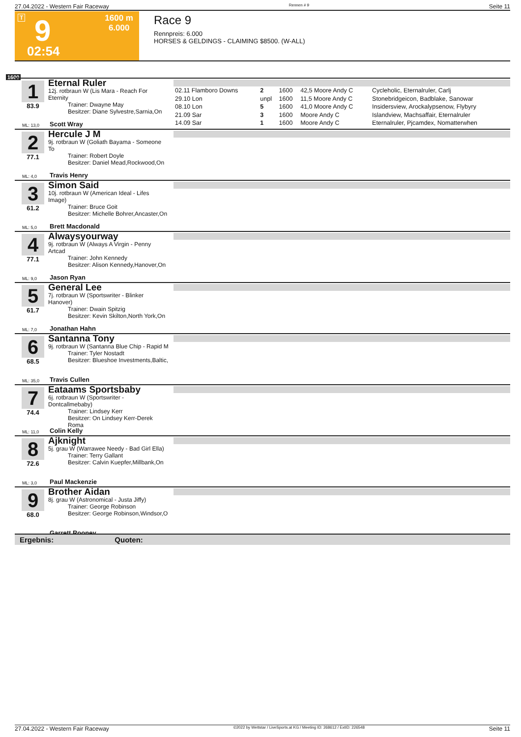27.04.2022 - Western Fair Raceway Rennen # 9 Seite 11
T 9
1600 m
6.000
02:54
Race 9
Rennpreis: 6.000
HORSES & GELDINGS - CLAIMING $8500. (W-ALL)
1600
1
83.9
ML: 13,0
Eternal Ruler
12j. rotbraun W (Lis Mara - Reach For Eternity
Trainer: Dwayne May
Besitzer: Diane Sylvestre,Sarnia,On
Scott Wray
| 02.11 Flamboro Downs | 2 | 1600 | 42,5 Moore Andy C | Cycleholic, Eternalruler, Carlj |
| 29.10 Lon | unpl | 1600 | 11,5 Moore Andy C | Stonebridgeicon, Badblake, Sanowar |
| 08.10 Lon | 5 | 1600 | 41,0 Moore Andy C | Insidersview, Arockalypsenow, Flybyry |
| 21.09 Sar | 3 | 1600 | Moore Andy C | Islandview, Machsaffair, Eternalruler |
| 14.09 Sar | 1 | 1600 | Moore Andy C | Eternalruler, Pjcamdex, Nomatterwhen |
2
77.1
ML: 4,0
Hercule J M
9j. rotbraun W (Goliath Bayama - Someone To
Trainer: Robert Doyle
Besitzer: Daniel Mead,Rockwood,On
Travis Henry
3
61.2
ML: 5,0
Simon Said
10j. rotbraun W (American Ideal - Lifes Image)
Trainer: Bruce Goit
Besitzer: Michelle Bohrer,Ancaster,On
Brett Macdonald
4
77.1
ML: 9,0
Alwaysyourway
9j. rotbraun W (Always A Virgin - Penny Artcad
Trainer: John Kennedy
Besitzer: Alison Kennedy,Hanover,On
Jason Ryan
5
61.7
ML: 7,0
General Lee
7j. rotbraun W (Sportswriter - Blinker Hanover)
Trainer: Dwain Spitzig
Besitzer: Kevin Skilton,North York,On
Jonathan Hahn
6
68.5
ML: 35,0
Santanna Tony
9j. rotbraun W (Santanna Blue Chip - Rapid M
Trainer: Tyler Nostadt
Besitzer: Blueshoe Investments,Baltic,
Travis Cullen
7
74.4
ML: 11,0
Eataams Sportsbaby
6j. rotbraun W (Sportswriter - Dontcallmebaby)
Trainer: Lindsey Kerr
Besitzer: On Lindsey Kerr-Derek Roma
Colin Kelly
8
72.6
ML: 3,0
Ajknight
5j. grau W (Warrawee Needy - Bad Girl Ella)
Trainer: Terry Gallant
Besitzer: Calvin Kuepfer,Millbank,On
Paul Mackenzie
9
68.0
Brother Aidan
8j. grau W (Astronomical - Justa Jiffy)
Trainer: George Robinson
Besitzer: George Robinson,Windsor,O
Garrett Rooney
Ergebnis: Quoten:
27.04.2022 - Western Fair Raceway ©2022 by Wettstar / LiveSports.at KG / Meeting ID: 268612 / ExtID: 226548 Seite 11